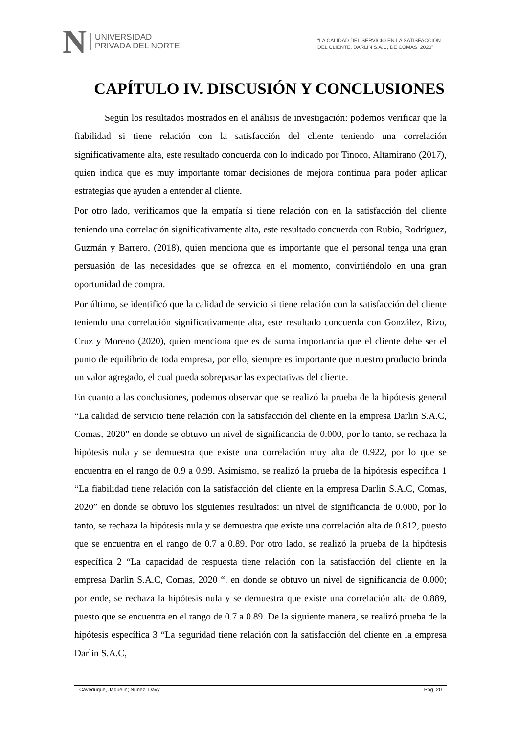N
UNIVERSIDAD
PRIVADA DEL NORTE
“LA CALIDAD DEL SERVICIO EN LA SATISFACCIÓN
DEL CLIENTE, DARLIN S.A.C, DE COMAS, 2020”
CAPÍTULO IV. DISCUSIÓN Y CONCLUSIONES
Según los resultados mostrados en el análisis de investigación: podemos verificar que la fiabilidad si tiene relación con la satisfacción del cliente teniendo una correlación significativamente alta, este resultado concuerda con lo indicado por Tinoco, Altamirano (2017), quien indica que es muy importante tomar decisiones de mejora continua para poder aplicar estrategias que ayuden a entender al cliente.
Por otro lado, verificamos que la empatía si tiene relación con en la satisfacción del cliente teniendo una correlación significativamente alta, este resultado concuerda con Rubio, Rodríguez, Guzmán y Barrero, (2018), quien menciona que es importante que el personal tenga una gran persuasión de las necesidades que se ofrezca en el momento, convirtiéndolo en una gran oportunidad de compra.
Por último, se identificó que la calidad de servicio si tiene relación con la satisfacción del cliente teniendo una correlación significativamente alta, este resultado concuerda con González, Rizo, Cruz y Moreno (2020), quien menciona que es de suma importancia que el cliente debe ser el punto de equilibrio de toda empresa, por ello, siempre es importante que nuestro producto brinda un valor agregado, el cual pueda sobrepasar las expectativas del cliente.
En cuanto a las conclusiones, podemos observar que se realizó la prueba de la hipótesis general “La calidad de servicio tiene relación con la satisfacción del cliente en la empresa Darlin S.A.C, Comas, 2020” en donde se obtuvo un nivel de significancia de 0.000, por lo tanto, se rechaza la hipótesis nula y se demuestra que existe una correlación muy alta de 0.922, por lo que se encuentra en el rango de 0.9 a 0.99. Asimismo, se realizó la prueba de la hipótesis específica 1 “La fiabilidad tiene relación con la satisfacción del cliente en la empresa Darlin S.A.C, Comas, 2020” en donde se obtuvo los siguientes resultados: un nivel de significancia de 0.000, por lo tanto, se rechaza la hipótesis nula y se demuestra que existe una correlación alta de 0.812, puesto que se encuentra en el rango de 0.7 a 0.89. Por otro lado, se realizó la prueba de la hipótesis específica 2 “La capacidad de respuesta tiene relación con la satisfacción del cliente en la empresa Darlin S.A.C, Comas, 2020 “, en donde se obtuvo un nivel de significancia de 0.000; por ende, se rechaza la hipótesis nula y se demuestra que existe una correlación alta de 0.889, puesto que se encuentra en el rango de 0.7 a 0.89. De la siguiente manera, se realizó prueba de la hipótesis específica 3 “La seguridad tiene relación con la satisfacción del cliente en la empresa Darlin S.A.C,
Caveduque, Jaquelin; Nuñez, Davy Pág. 20